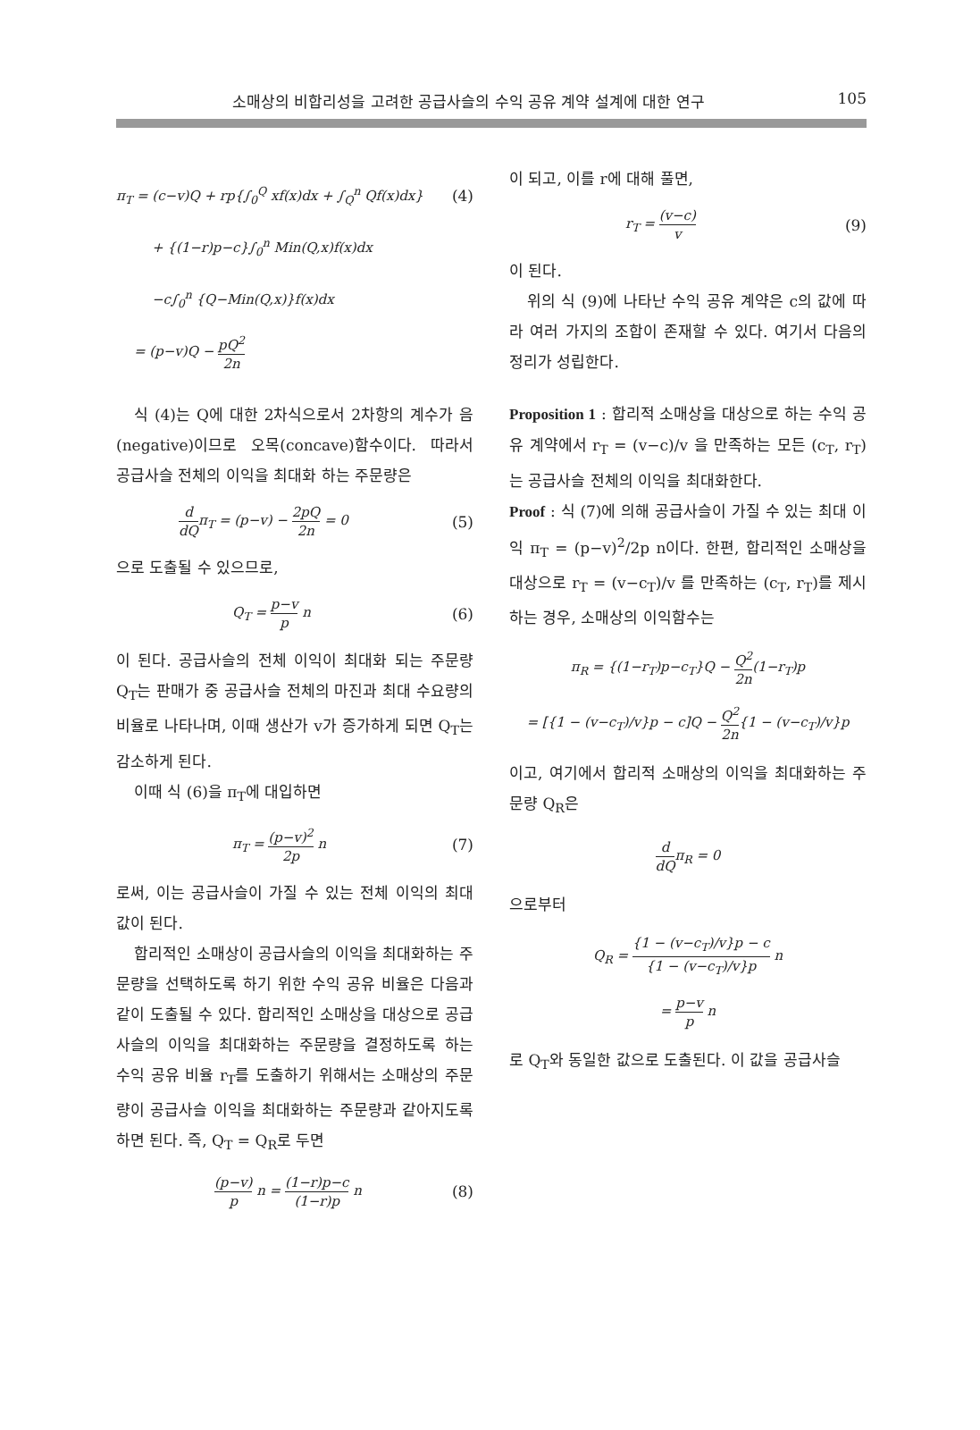소매상의 비합리성을 고려한 공급사슬의 수익 공유 계약 설계에 대한 연구 105
π<sub>T</sub> = (c−v)Q + rp{∫<sub>0</sub><sup>Q</sup> xf(x)dx + ∫<sub>Q</sub><sup>n</sup> Qf(x)dx} (4)
+ {(1−r)p−c}∫<sub>0</sub><sup>n</sup> Min(Q,x)f(x)dx
−c∫<sub>0</sub><sup>n</sup> {Q−Min(Q,x)}f(x)dx
= (p−v)Q − pQ<sup>2</sup> 2n
식 (4)는 Q에 대한 2차식으로서 2차항의 계수가 음(negative)이므로 오목(concave)함수이다. 따라서 공급사슬 전체의 이익을 최대화 하는 주문량은
d dQπ<sub>T</sub> = (p−v) − 2pQ 2n = 0 (5)
으로 도출될 수 있으므로,
Q<sub>T</sub> = p−v p n (6)
이 된다. 공급사슬의 전체 이익이 최대화 되는 주문량 Q<sub>T</sub>는 판매가 중 공급사슬 전체의 마진과 최대 수요량의 비율로 나타나며, 이때 생산가 v가 증가하게 되면 Q<sub>T</sub>는 감소하게 된다.
이때 식 (6)을 π<sub>T</sub>에 대입하면
π<sub>T</sub> = (p−v)<sup>2</sup> 2p n (7)
로써, 이는 공급사슬이 가질 수 있는 전체 이익의 최대값이 된다.
합리적인 소매상이 공급사슬의 이익을 최대화하는 주문량을 선택하도록 하기 위한 수익 공유 비율은 다음과 같이 도출될 수 있다. 합리적인 소매상을 대상으로 공급사슬의 이익을 최대화하는 주문량을 결정하도록 하는 수익 공유 비율 r<sub>T</sub>를 도출하기 위해서는 소매상의 주문량이 공급사슬 이익을 최대화하는 주문량과 같아지도록 하면 된다. 즉, Q<sub>T</sub> = Q<sub>R</sub>로 두면
(p−v) p n = (1−r)p−c (1−r)p n (8)
이 되고, 이를 r에 대해 풀면,
r<sub>T</sub> = (v−c) v (9)
이 된다.
위의 식 (9)에 나타난 수익 공유 계약은 c의 값에 따라 여러 가지의 조합이 존재할 수 있다. 여기서 다음의 정리가 성립한다.
Proposition 1 : 합리적 소매상을 대상으로 하는 수익 공유 계약에서 r<sub>T</sub> = (v−c)/v 을 만족하는 모든 (c<sub>T</sub>, r<sub>T</sub>)는 공급사슬 전체의 이익을 최대화한다.
Proof : 식 (7)에 의해 공급사슬이 가질 수 있는 최대 이익 π<sub>T</sub> = (p−v)<sup>2</sup>/2p n이다. 한편, 합리적인 소매상을 대상으로 r<sub>T</sub> = (v−c<sub>T</sub>)/v 를 만족하는 (c<sub>T</sub>, r<sub>T</sub>)를 제시하는 경우, 소매상의 이익함수는
π<sub>R</sub> = {(1−r<sub>T</sub>)p−c<sub>T</sub>}Q − Q<sup>2</sup> 2n(1−r<sub>T</sub>)p
= [{1 − (v−c<sub>T</sub>)/v}p − c]Q − Q<sup>2</sup> 2n{1 − (v−c<sub>T</sub>)/v}p
이고, 여기에서 합리적 소매상의 이익을 최대화하는 주문량 Q<sub>R</sub>은
d dQπ<sub>R</sub> = 0
으로부터
Q<sub>R</sub> = {1 − (v−c<sub>T</sub>)/v}p − c {1 − (v−c<sub>T</sub>)/v}p n
= p−v p n
로 Q<sub>T</sub>와 동일한 값으로 도출된다. 이 값을 공급사슬